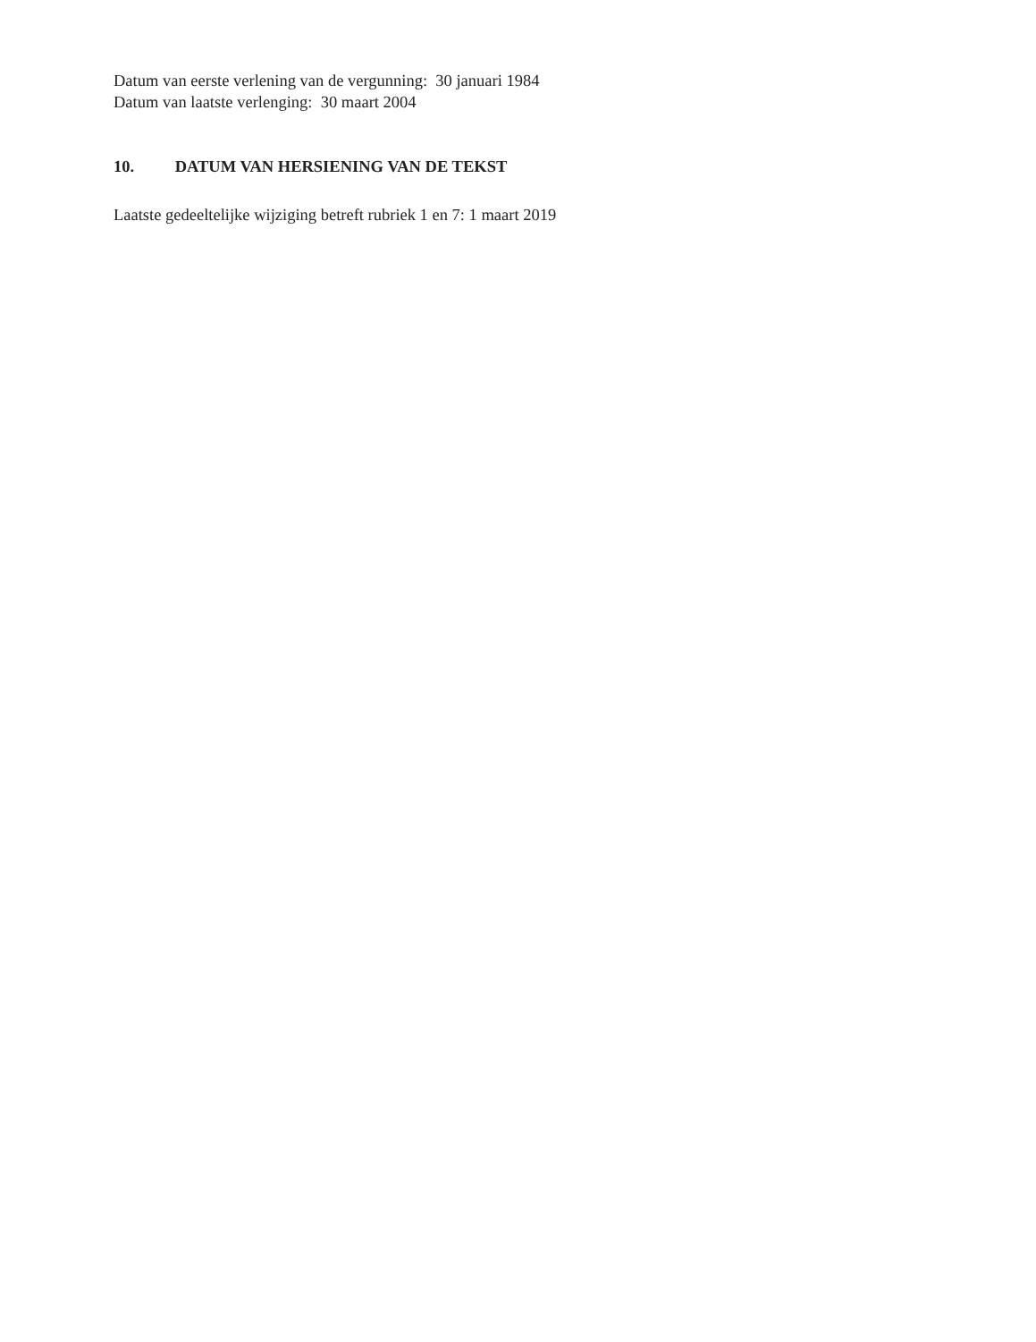Datum van eerste verlening van de vergunning: 30 januari 1984
Datum van laatste verlenging: 30 maart 2004
10. DATUM VAN HERSIENING VAN DE TEKST
Laatste gedeeltelijke wijziging betreft rubriek 1 en 7: 1 maart 2019